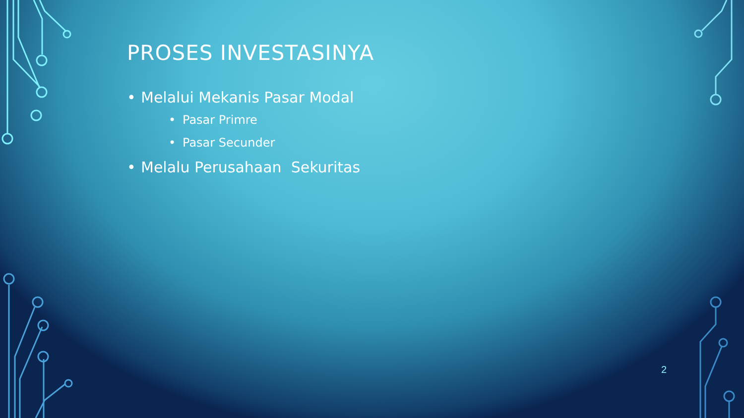PROSES INVESTASINYA
• Melalui Mekanis Pasar Modal
• Pasar Primre
• Pasar Secunder
• Melalu Perusahaan Sekuritas
2